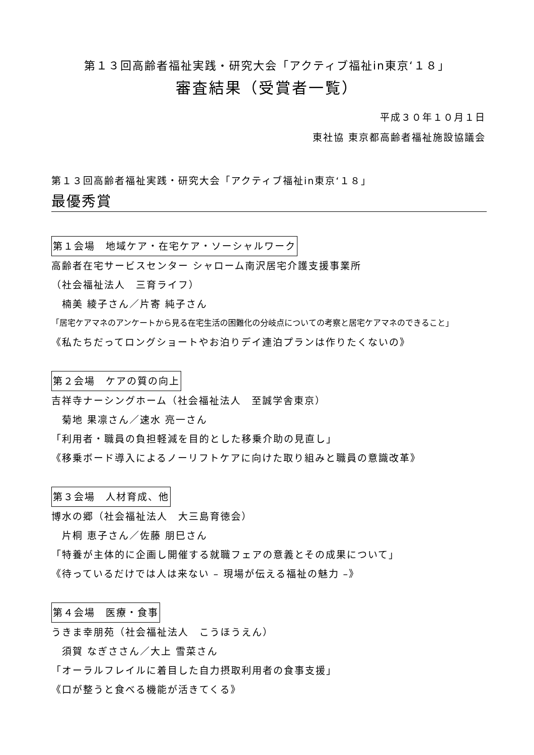第１３回高齢者福祉実践・研究大会「アクティブ福祉in東京‘１８」
審査結果（受賞者一覧）
平成３０年１０月１日
東社協 東京都高齢者福祉施設協議会
第１３回高齢者福祉実践・研究大会「アクティブ福祉in東京‘１８」
最優秀賞
第１会場　地域ケア・在宅ケア・ソーシャルワーク
高齢者在宅サービスセンター シャローム南沢居宅介護支援事業所
（社会福祉法人　三育ライフ）
　楠美 綾子さん／片寄 純子さん
「居宅ケアマネのアンケートから見る在宅生活の困難化の分岐点についての考察と居宅ケアマネのできること」
《私たちだってロングショートやお泊りデイ連泊プランは作りたくないの》
第２会場　ケアの質の向上
吉祥寺ナーシングホーム（社会福祉法人　至誠学舎東京）
　菊地 果凛さん／速水 亮一さん
「利用者・職員の負担軽減を目的とした移乗介助の見直し」
《移乗ボード導入によるノーリフトケアに向けた取り組みと職員の意識改革》
第３会場　人材育成、他
博水の郷（社会福祉法人　大三島育徳会）
　片桐 恵子さん／佐藤 朋巳さん
「特養が主体的に企画し開催する就職フェアの意義とその成果について」
《待っているだけでは人は来ない – 現場が伝える福祉の魅力 –》
第４会場　医療・食事
うきま幸朋苑（社会福祉法人　こうほうえん）
　須賀 なぎささん／大上 雪菜さん
「オーラルフレイルに着目した自力摂取利用者の食事支援」
《口が整うと食べる機能が活きてくる》